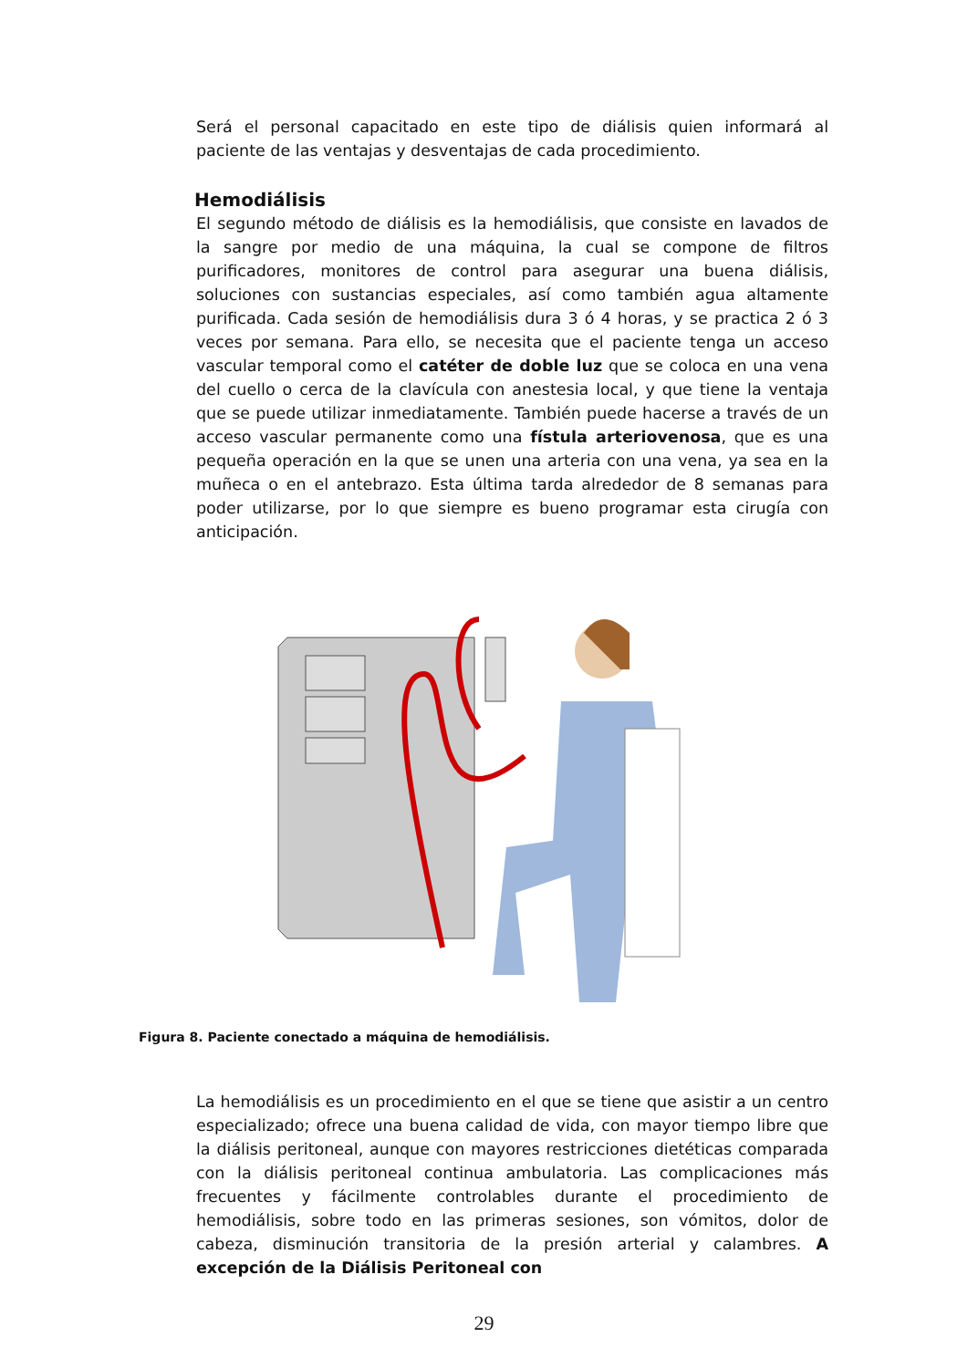Será el personal capacitado en este tipo de diálisis quien informará al paciente de las ventajas y desventajas de cada procedimiento.
Hemodiálisis
El segundo método de diálisis es la hemodiálisis, que consiste en lavados de la sangre por medio de una máquina, la cual se compone de filtros purificadores, monitores de control para asegurar una buena diálisis, soluciones con sustancias especiales, así como también agua altamente purificada. Cada sesión de hemodiálisis dura 3 ó 4 horas, y se practica 2 ó 3 veces por semana. Para ello, se necesita que el paciente tenga un acceso vascular temporal como el catéter de doble luz que se coloca en una vena del cuello o cerca de la clavícula con anestesia local, y que tiene la ventaja que se puede utilizar inmediatamente. También puede hacerse a través de un acceso vascular permanente como una fístula arteriovenosa, que es una pequeña operación en la que se unen una arteria con una vena, ya sea en la muñeca o en el antebrazo. Esta última tarda alrededor de 8 semanas para poder utilizarse, por lo que siempre es bueno programar esta cirugía con anticipación.
Figura 8. Paciente conectado a máquina de hemodiálisis.
La hemodiálisis es un procedimiento en el que se tiene que asistir a un centro especializado; ofrece una buena calidad de vida, con mayor tiempo libre que la diálisis peritoneal, aunque con mayores restricciones dietéticas comparada con la diálisis peritoneal continua ambulatoria. Las complicaciones más frecuentes y fácilmente controlables durante el procedimiento de hemodiálisis, sobre todo en las primeras sesiones, son vómitos, dolor de cabeza, disminución transitoria de la presión arterial y calambres. A excepción de la Diálisis Peritoneal con
29